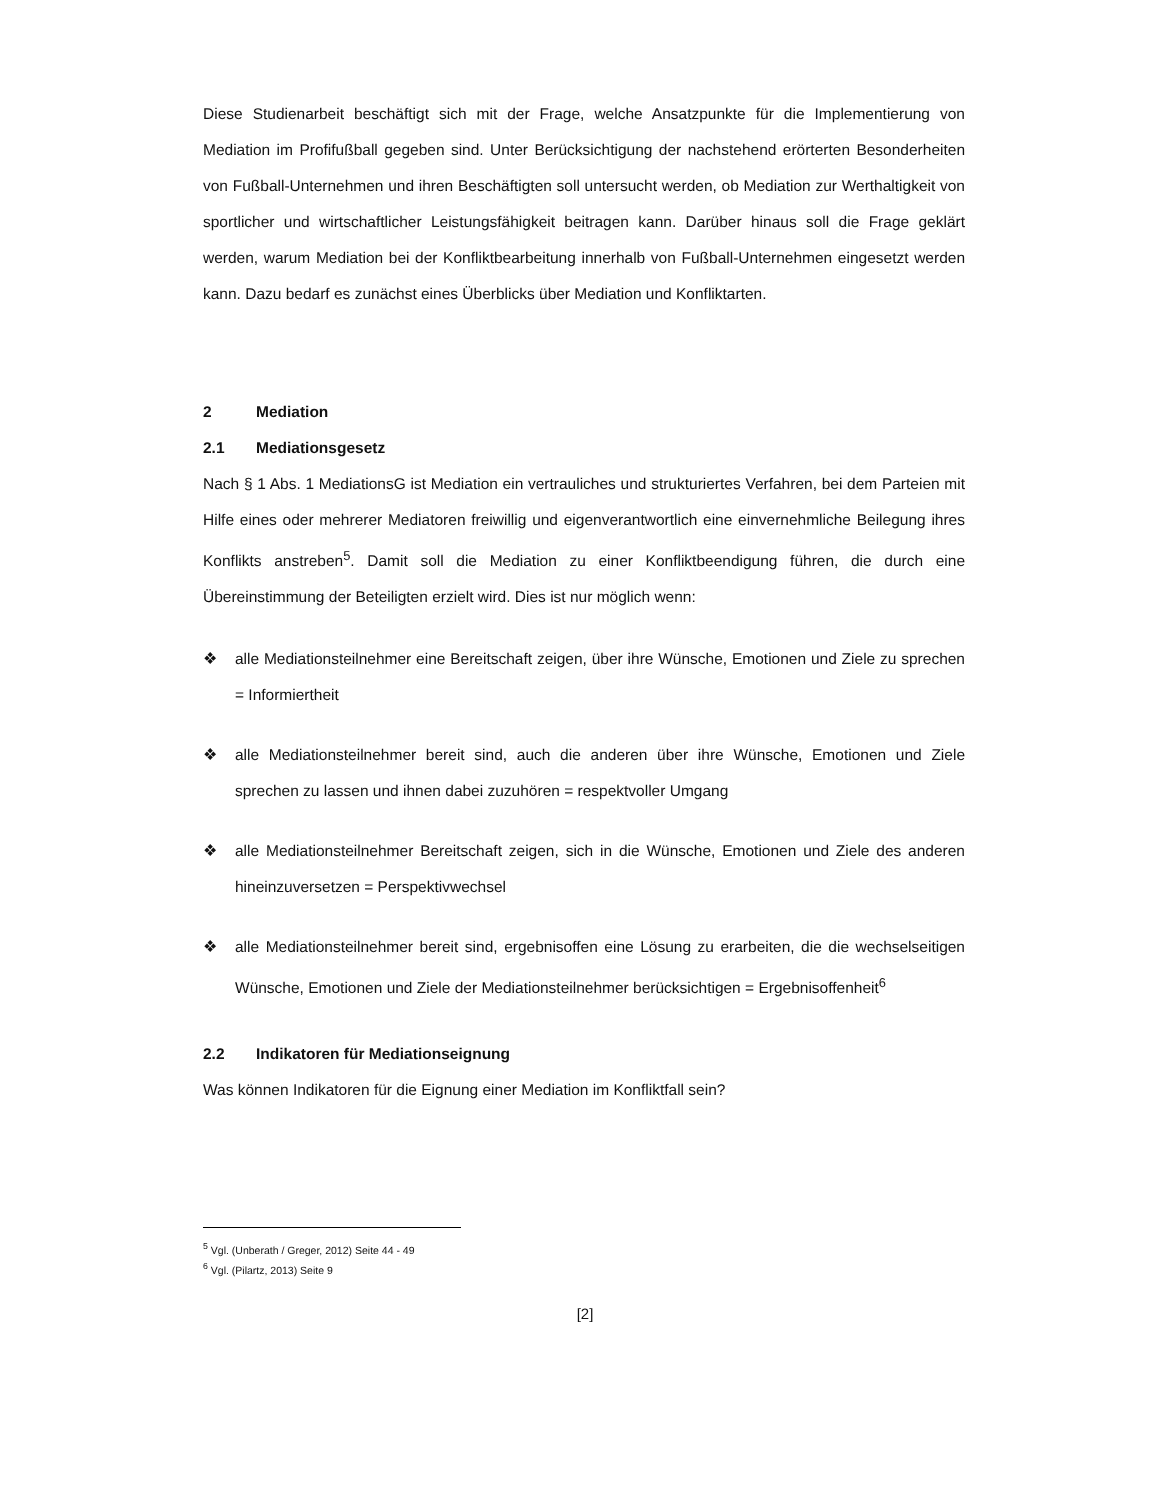Diese Studienarbeit beschäftigt sich mit der Frage, welche Ansatzpunkte für die Implementierung von Mediation im Profifußball gegeben sind. Unter Berücksichtigung der nachstehend erörterten Besonderheiten von Fußball-Unternehmen und ihren Beschäftigten soll untersucht werden, ob Mediation zur Werthaltigkeit von sportlicher und wirtschaftlicher Leistungsfähigkeit beitragen kann. Darüber hinaus soll die Frage geklärt werden, warum Mediation bei der Konfliktbearbeitung innerhalb von Fußball-Unternehmen eingesetzt werden kann. Dazu bedarf es zunächst eines Überblicks über Mediation und Konfliktarten.
2 Mediation
2.1 Mediationsgesetz
Nach § 1 Abs. 1 MediationsG ist Mediation ein vertrauliches und strukturiertes Verfahren, bei dem Parteien mit Hilfe eines oder mehrerer Mediatoren freiwillig und eigenverantwortlich eine einvernehmliche Beilegung ihres Konflikts anstreben<sup>5</sup>. Damit soll die Mediation zu einer Konfliktbeendigung führen, die durch eine Übereinstimmung der Beteiligten erzielt wird. Dies ist nur möglich wenn:
❖ alle Mediationsteilnehmer eine Bereitschaft zeigen, über ihre Wünsche, Emotionen und Ziele zu sprechen = Informiertheit
❖ alle Mediationsteilnehmer bereit sind, auch die anderen über ihre Wünsche, Emotionen und Ziele sprechen zu lassen und ihnen dabei zuzuhören = respektvoller Umgang
❖ alle Mediationsteilnehmer Bereitschaft zeigen, sich in die Wünsche, Emotionen und Ziele des anderen hineinzuversetzen = Perspektivwechsel
❖ alle Mediationsteilnehmer bereit sind, ergebnisoffen eine Lösung zu erarbeiten, die die wechselseitigen Wünsche, Emotionen und Ziele der Mediationsteilnehmer berücksichtigen = Ergebnisoffenheit<sup>6</sup>
2.2 Indikatoren für Mediationseignung
Was können Indikatoren für die Eignung einer Mediation im Konfliktfall sein?
<sup>5</sup> Vgl. (Unberath / Greger, 2012) Seite 44 - 49
<sup>6</sup> Vgl. (Pilartz, 2013) Seite 9
[2]